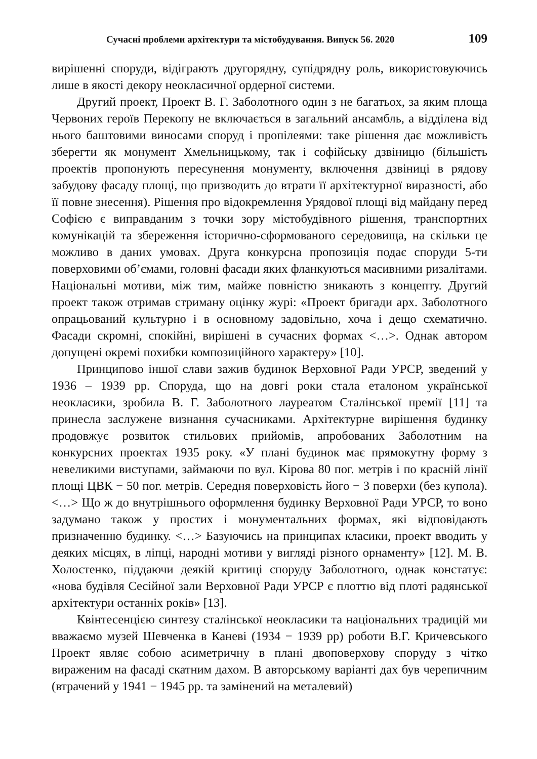Сучасні проблеми архітектури та містобудування. Випуск 56. 2020 109
вирішенні споруди, відіграють другорядну, супідрядну роль, використовуючись лише в якості декору неокласичної ордерної системи.
Другий проект, Проект В. Г. Заболотного один з не багатьох, за яким площа Червоних героїв Перекопу не включається в загальний ансамбль, а відділена від нього баштовими виносами споруд і пропілеями: таке рішення дає можливість зберегти як монумент Хмельницькому, так і софійську дзвіницю (більшість проектів пропонують пересунення монументу, включення дзвіниці в рядову забудову фасаду площі, що призводить до втрати її архітектурної виразності, або її повне знесення). Рішення про відокремлення Урядової площі від майдану перед Софією є виправданим з точки зору містобудівного рішення, транспортних комунікацій та збереження історично-сформованого середовища, на скільки це можливо в даних умовах. Друга конкурсна пропозиція подає споруди 5-ти поверховими об’ємами, головні фасади яких фланкуються масивними ризалітами. Національні мотиви, між тим, майже повністю зникають з концепту. Другий проект також отримав стриману оцінку журі: «Проект бригади арх. Заболотного опрацьований культурно і в основному задовільно, хоча і дещо схематично. Фасади скромні, спокійні, вирішені в сучасних формах <…>. Однак автором допущені окремі похибки композиційного характеру» [10].
Принципово іншої слави зажив будинок Верховної Ради УРСР, зведений у 1936 – 1939 рр. Споруда, що на довгі роки стала еталоном української неокласики, зробила В. Г. Заболотного лауреатом Сталінської премії [11] та принесла заслужене визнання сучасниками. Архітектурне вирішення будинку продовжує розвиток стильових прийомів, апробованих Заболотним на конкурсних проектах 1935 року. «У плані будинок має прямокутну форму з невеликими виступами, займаючи по вул. Кірова 80 пог. метрів і по красній лінії площі ЦВК − 50 пог. метрів. Середня поверховість його − 3 поверхи (без купола). <…> Що ж до внутрішнього оформлення будинку Верховної Ради УРСР, то воно задумано також у простих і монументальних формах, які відповідають призначенню будинку. <…> Базуючись на принципах класики, проект вводить у деяких місцях, в ліпці, народні мотиви у вигляді різного орнаменту» [12]. М. В. Холостенко, піддаючи деякій критиці споруду Заболотного, однак констатує: «нова будівля Сесійної зали Верховної Ради УРСР є плоттю від плоті радянської архітектури останніх років» [13].
Квінтесенцією синтезу сталінської неокласики та національних традицій ми вважаємо музей Шевченка в Каневі (1934 − 1939 рр) роботи В.Г. Кричевського Проект являє собою асиметричну в плані двоповерхову споруду з чітко вираженим на фасаді скатним дахом. В авторському варіанті дах був черепичним (втрачений у 1941 − 1945 рр. та замінений на металевий)